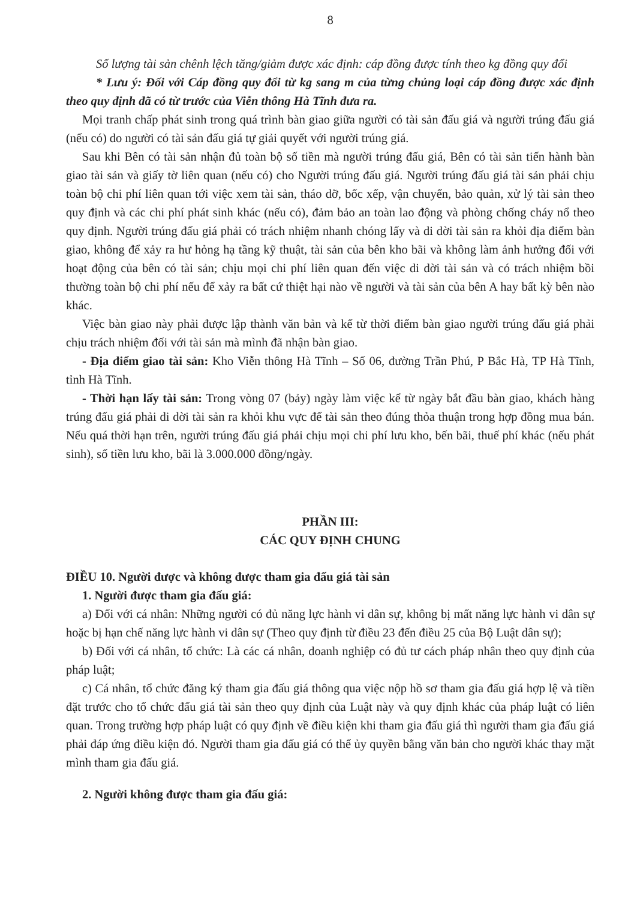8
Số lượng tài sản chênh lệch tăng/giảm được xác định: cáp đồng được tính theo kg đồng quy đổi
* Lưu ý: Đối với Cáp đồng quy đổi từ kg sang m của từng chủng loại cáp đồng được xác định theo quy định đã có từ trước của Viễn thông Hà Tĩnh đưa ra.
Mọi tranh chấp phát sinh trong quá trình bàn giao giữa người có tài sản đấu giá và người trúng đấu giá (nếu có) do người có tài sản đấu giá tự giải quyết với người trúng giá.
Sau khi Bên có tài sản nhận đủ toàn bộ số tiền mà người trúng đấu giá, Bên có tài sản tiến hành bàn giao tài sản và giấy tờ liên quan (nếu có) cho Người trúng đấu giá. Người trúng đấu giá tài sản phải chịu toàn bộ chi phí liên quan tới việc xem tài sản, tháo dỡ, bốc xếp, vận chuyển, bảo quản, xử lý tài sản theo quy định và các chi phí phát sinh khác (nếu có), đảm bảo an toàn lao động và phòng chống cháy nổ theo quy định. Người trúng đấu giá phải có trách nhiệm nhanh chóng lấy và di dời tài sản ra khỏi địa điểm bàn giao, không để xảy ra hư hỏng hạ tầng kỹ thuật, tài sản của bên kho bãi và không làm ảnh hưởng đối với hoạt động của bên có tài sản; chịu mọi chi phí liên quan đến việc di dời tài sản và có trách nhiệm bồi thường toàn bộ chi phí nếu để xảy ra bất cứ thiệt hại nào về người và tài sản của bên A hay bất kỳ bên nào khác.
Việc bàn giao này phải được lập thành văn bản và kể từ thời điểm bàn giao người trúng đấu giá phải chịu trách nhiệm đối với tài sản mà mình đã nhận bàn giao.
- Địa điểm giao tài sản: Kho Viễn thông Hà Tĩnh – Số 06, đường Trần Phú, P Bắc Hà, TP Hà Tĩnh, tỉnh Hà Tĩnh.
- Thời hạn lấy tài sản: Trong vòng 07 (bảy) ngày làm việc kể từ ngày bắt đầu bàn giao, khách hàng trúng đấu giá phải di dời tài sản ra khỏi khu vực để tài sản theo đúng thỏa thuận trong hợp đồng mua bán. Nếu quá thời hạn trên, người trúng đấu giá phải chịu mọi chi phí lưu kho, bến bãi, thuế phí khác (nếu phát sinh), số tiền lưu kho, bãi là 3.000.000 đồng/ngày.
PHẦN III:
CÁC QUY ĐỊNH CHUNG
ĐIỀU 10. Người được và không được tham gia đấu giá tài sản
1. Người được tham gia đấu giá:
a) Đối với cá nhân: Những người có đủ năng lực hành vi dân sự, không bị mất năng lực hành vi dân sự hoặc bị hạn chế năng lực hành vi dân sự (Theo quy định từ điều 23 đến điều 25 của Bộ Luật dân sự);
b) Đối với cá nhân, tổ chức: Là các cá nhân, doanh nghiệp có đủ tư cách pháp nhân theo quy định của pháp luật;
c) Cá nhân, tổ chức đăng ký tham gia đấu giá thông qua việc nộp hồ sơ tham gia đấu giá hợp lệ và tiền đặt trước cho tổ chức đấu giá tài sản theo quy định của Luật này và quy định khác của pháp luật có liên quan. Trong trường hợp pháp luật có quy định về điều kiện khi tham gia đấu giá thì người tham gia đấu giá phải đáp ứng điều kiện đó. Người tham gia đấu giá có thể ủy quyền bằng văn bản cho người khác thay mặt mình tham gia đấu giá.
2. Người không được tham gia đấu giá: